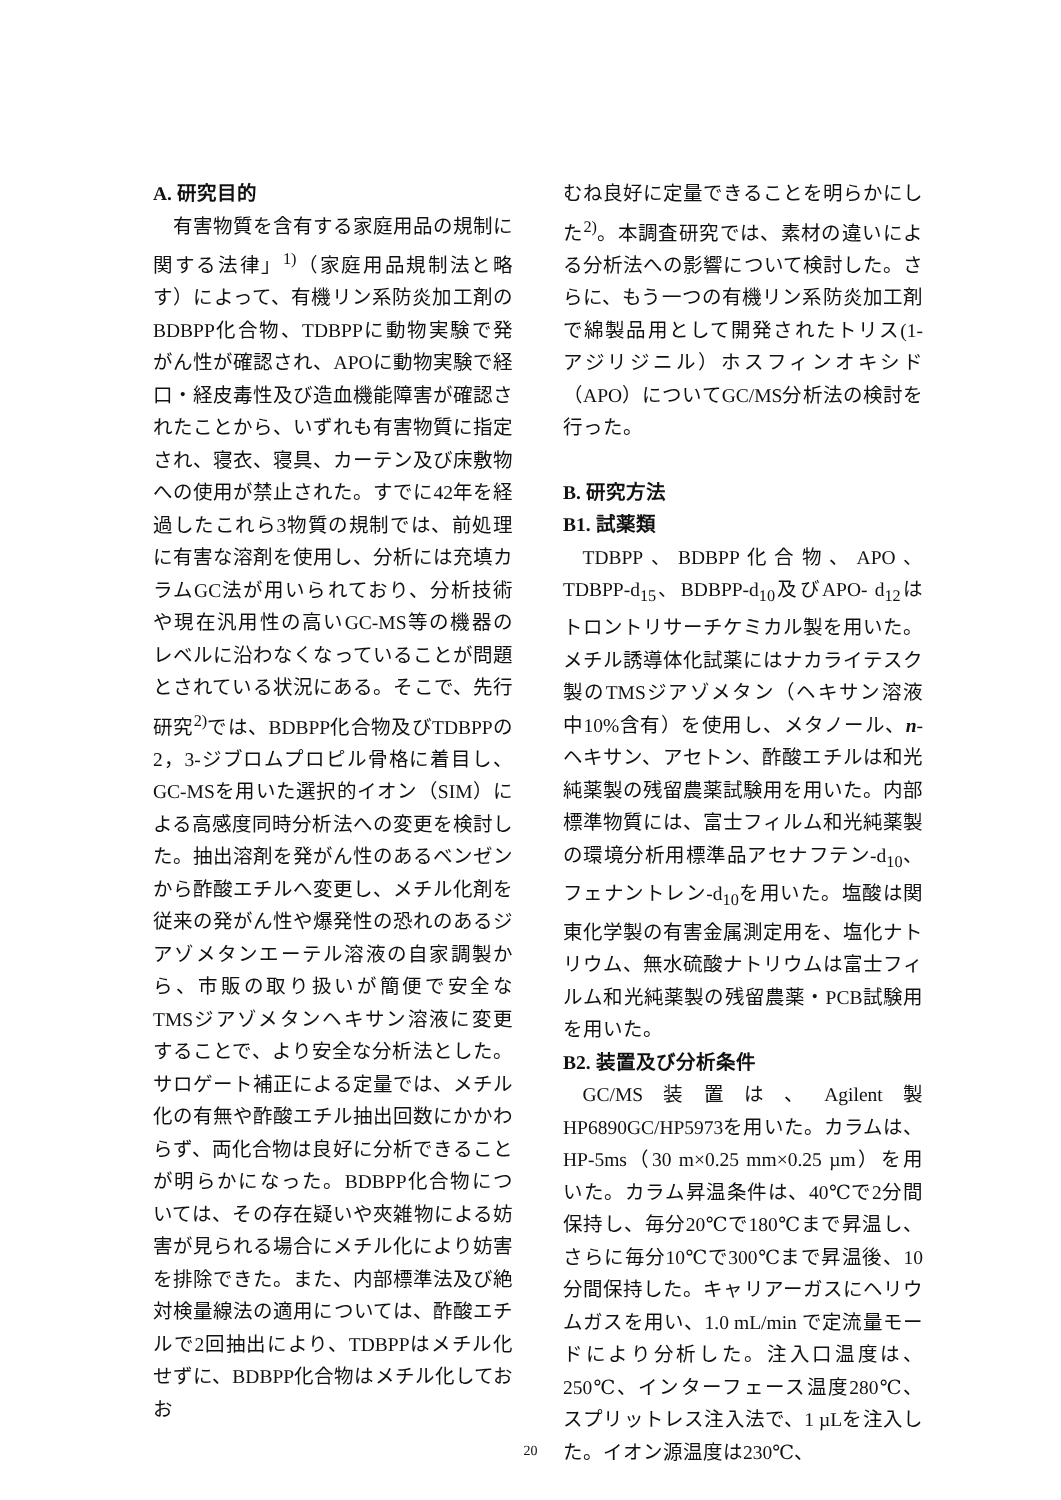A. 研究目的
有害物質を含有する家庭用品の規制に関する法律」<sup>1)</sup>（家庭用品規制法と略す）によって、有機リン系防炎加工剤のBDBPP化合物、TDBPPに動物実験で発がん性が確認され、APOに動物実験で経口・経皮毒性及び造血機能障害が確認されたことから、いずれも有害物質に指定され、寝衣、寝具、カーテン及び床敷物への使用が禁止された。すでに42年を経過したこれら3物質の規制では、前処理に有害な溶剤を使用し、分析には充填カラムGC法が用いられており、分析技術や現在汎用性の高いGC-MS等の機器のレベルに沿わなくなっていることが問題とされている状況にある。そこで、先行研究<sup>2)</sup>では、BDBPP化合物及びTDBPPの2，3-ジブロムプロピル骨格に着目し、GC-MSを用いた選択的イオン（SIM）による高感度同時分析法への変更を検討した。抽出溶剤を発がん性のあるベンゼンから酢酸エチルへ変更し、メチル化剤を従来の発がん性や爆発性の恐れのあるジアゾメタンエーテル溶液の自家調製から、市販の取り扱いが簡便で安全なTMSジアゾメタンヘキサン溶液に変更することで、より安全な分析法とした。サロゲート補正による定量では、メチル化の有無や酢酸エチル抽出回数にかかわらず、両化合物は良好に分析できることが明らかになった。BDBPP化合物については、その存在疑いや夾雑物による妨害が見られる場合にメチル化により妨害を排除できた。また、内部標準法及び絶対検量線法の適用については、酢酸エチルで2回抽出により、TDBPPはメチル化せずに、BDBPP化合物はメチル化しておお
むね良好に定量できることを明らかにした<sup>2)</sup>。本調査研究では、素材の違いによる分析法への影響について検討した。さらに、もう一つの有機リン系防炎加工剤で綿製品用として開発されたトリス(1-アジリジニル）ホスフィンオキシド（APO）についてGC/MS分析法の検討を行った。
B. 研究方法
B1. 試薬類
TDBPP、BDBPP化合物、APO、TDBPP-d<sub>15</sub>、BDBPP-d<sub>10</sub>及びAPO- d<sub>12</sub>はトロントリサーチケミカル製を用いた。メチル誘導体化試薬にはナカライテスク製のTMSジアゾメタン（ヘキサン溶液中10%含有）を使用し、メタノール、n-ヘキサン、アセトン、酢酸エチルは和光純薬製の残留農薬試験用を用いた。内部標準物質には、富士フィルム和光純薬製の環境分析用標準品アセナフテン-d<sub>10</sub>、フェナントレン-d<sub>10</sub>を用いた。塩酸は関東化学製の有害金属測定用を、塩化ナトリウム、無水硫酸ナトリウムは富士フィルム和光純薬製の残留農薬・PCB試験用を用いた。
B2. 装置及び分析条件
GC/MS装置は、Agilent製HP6890GC/HP5973を用いた。カラムは、HP-5ms（30 m×0.25 mm×0.25 µm）を用いた。カラム昇温条件は、40℃で2分間保持し、毎分20℃で180℃まで昇温し、さらに毎分10℃で300℃まで昇温後、10分間保持した。キャリアーガスにヘリウムガスを用い、1.0 mL/min で定流量モードにより分析した。注入口温度は、250℃、インターフェース温度280℃、スプリットレス注入法で、1 µLを注入した。イオン源温度は230℃、
20